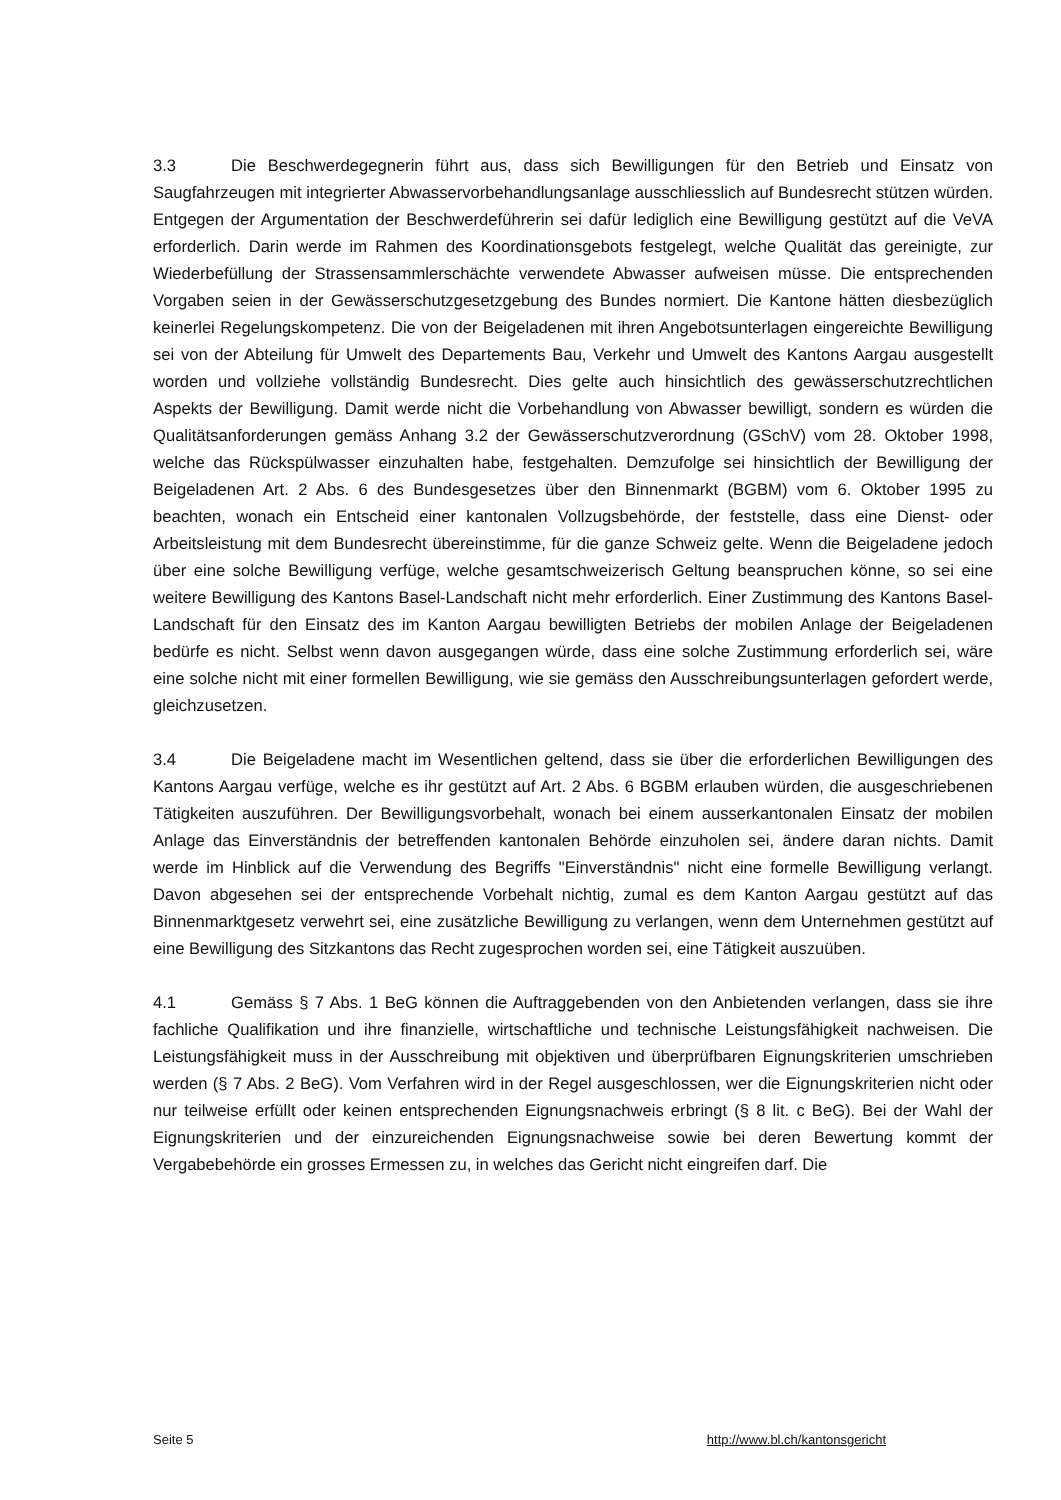3.3 Die Beschwerdegegnerin führt aus, dass sich Bewilligungen für den Betrieb und Einsatz von Saugfahrzeugen mit integrierter Abwasservorbehandlungsanlage ausschliesslich auf Bundesrecht stützen würden. Entgegen der Argumentation der Beschwerdeführerin sei dafür lediglich eine Bewilligung gestützt auf die VeVA erforderlich. Darin werde im Rahmen des Koordinationsgebots festgelegt, welche Qualität das gereinigte, zur Wiederbefüllung der Strassensammlerschächte verwendete Abwasser aufweisen müsse. Die entsprechenden Vorgaben seien in der Gewässerschutzgesetzgebung des Bundes normiert. Die Kantone hätten diesbezüglich keinerlei Regelungskompetenz. Die von der Beigeladenen mit ihren Angebotsunterlagen eingereichte Bewilligung sei von der Abteilung für Umwelt des Departements Bau, Verkehr und Umwelt des Kantons Aargau ausgestellt worden und vollziehe vollständig Bundesrecht. Dies gelte auch hinsichtlich des gewässerschutzrechtlichen Aspekts der Bewilligung. Damit werde nicht die Vorbehandlung von Abwasser bewilligt, sondern es würden die Qualitätsanforderungen gemäss Anhang 3.2 der Gewässerschutzverordnung (GSchV) vom 28. Oktober 1998, welche das Rückspülwasser einzuhalten habe, festgehalten. Demzufolge sei hinsichtlich der Bewilligung der Beigeladenen Art. 2 Abs. 6 des Bundesgesetzes über den Binnenmarkt (BGBM) vom 6. Oktober 1995 zu beachten, wonach ein Entscheid einer kantonalen Vollzugsbehörde, der feststelle, dass eine Dienst- oder Arbeitsleistung mit dem Bundesrecht übereinstimme, für die ganze Schweiz gelte. Wenn die Beigeladene jedoch über eine solche Bewilligung verfüge, welche gesamtschweizerisch Geltung beanspruchen könne, so sei eine weitere Bewilligung des Kantons Basel-Landschaft nicht mehr erforderlich. Einer Zustimmung des Kantons Basel-Landschaft für den Einsatz des im Kanton Aargau bewilligten Betriebs der mobilen Anlage der Beigeladenen bedürfe es nicht. Selbst wenn davon ausgegangen würde, dass eine solche Zustimmung erforderlich sei, wäre eine solche nicht mit einer formellen Bewilligung, wie sie gemäss den Ausschreibungsunterlagen gefordert werde, gleichzusetzen.
3.4 Die Beigeladene macht im Wesentlichen geltend, dass sie über die erforderlichen Bewilligungen des Kantons Aargau verfüge, welche es ihr gestützt auf Art. 2 Abs. 6 BGBM erlauben würden, die ausgeschriebenen Tätigkeiten auszuführen. Der Bewilligungsvorbehalt, wonach bei einem ausserkantonalen Einsatz der mobilen Anlage das Einverständnis der betreffenden kantonalen Behörde einzuholen sei, ändere daran nichts. Damit werde im Hinblick auf die Verwendung des Begriffs "Einverständnis" nicht eine formelle Bewilligung verlangt. Davon abgesehen sei der entsprechende Vorbehalt nichtig, zumal es dem Kanton Aargau gestützt auf das Binnenmarktgesetz verwehrt sei, eine zusätzliche Bewilligung zu verlangen, wenn dem Unternehmen gestützt auf eine Bewilligung des Sitzkantons das Recht zugesprochen worden sei, eine Tätigkeit auszuüben.
4.1 Gemäss § 7 Abs. 1 BeG können die Auftraggebenden von den Anbietenden verlangen, dass sie ihre fachliche Qualifikation und ihre finanzielle, wirtschaftliche und technische Leistungsfähigkeit nachweisen. Die Leistungsfähigkeit muss in der Ausschreibung mit objektiven und überprüfbaren Eignungskriterien umschrieben werden (§ 7 Abs. 2 BeG). Vom Verfahren wird in der Regel ausgeschlossen, wer die Eignungskriterien nicht oder nur teilweise erfüllt oder keinen entsprechenden Eignungsnachweis erbringt (§ 8 lit. c BeG). Bei der Wahl der Eignungskriterien und der einzureichenden Eignungsnachweise sowie bei deren Bewertung kommt der Vergabebehörde ein grosses Ermessen zu, in welches das Gericht nicht eingreifen darf. Die
Seite 5 http://www.bl.ch/kantonsgericht